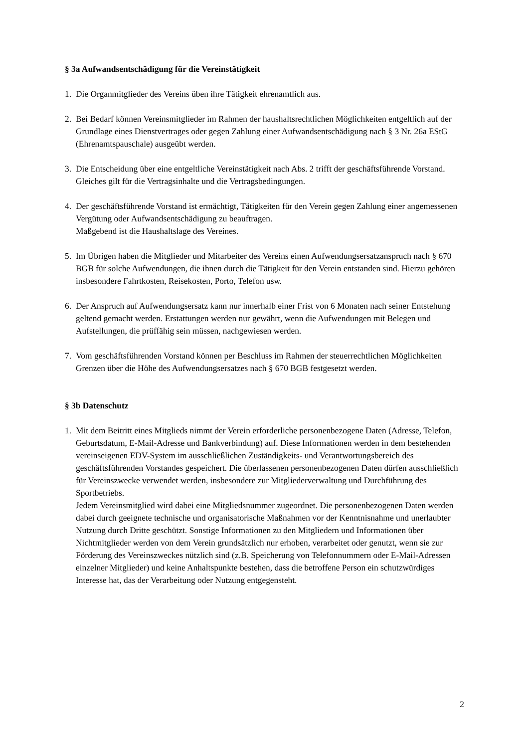§ 3a Aufwandsentschädigung für die Vereinstätigkeit
1. Die Organmitglieder des Vereins üben ihre Tätigkeit ehrenamtlich aus.
2. Bei Bedarf können Vereinsmitglieder im Rahmen der haushaltsrechtlichen Möglichkeiten entgeltlich auf der Grundlage eines Dienstvertrages oder gegen Zahlung einer Aufwandsentschädigung nach § 3 Nr. 26a EStG (Ehrenamtspauschale) ausgeübt werden.
3. Die Entscheidung über eine entgeltliche Vereinstätigkeit nach Abs. 2 trifft der geschäftsführende Vorstand. Gleiches gilt für die Vertragsinhalte und die Vertragsbedingungen.
4. Der geschäftsführende Vorstand ist ermächtigt, Tätigkeiten für den Verein gegen Zahlung einer angemessenen Vergütung oder Aufwandsentschädigung zu beauftragen.
Maßgebend ist die Haushaltslage des Vereines.
5. Im Übrigen haben die Mitglieder und Mitarbeiter des Vereins einen Aufwendungsersatzanspruch nach § 670 BGB für solche Aufwendungen, die ihnen durch die Tätigkeit für den Verein entstanden sind. Hierzu gehören insbesondere Fahrtkosten, Reisekosten, Porto, Telefon usw.
6. Der Anspruch auf Aufwendungsersatz kann nur innerhalb einer Frist von 6 Monaten nach seiner Entstehung geltend gemacht werden. Erstattungen werden nur gewährt, wenn die Aufwendungen mit Belegen und Aufstellungen, die prüffähig sein müssen, nachgewiesen werden.
7. Vom geschäftsführenden Vorstand können per Beschluss im Rahmen der steuerrechtlichen Möglichkeiten Grenzen über die Höhe des Aufwendungsersatzes nach § 670 BGB festgesetzt werden.
§ 3b Datenschutz
1. Mit dem Beitritt eines Mitglieds nimmt der Verein erforderliche personenbezogene Daten (Adresse, Telefon, Geburtsdatum, E-Mail-Adresse und Bankverbindung) auf. Diese Informationen werden in dem bestehenden vereinseigenen EDV-System im ausschließlichen Zuständigkeits- und Verantwortungsbereich des geschäftsführenden Vorstandes gespeichert. Die überlassenen personenbezogenen Daten dürfen ausschließlich für Vereinszwecke verwendet werden, insbesondere zur Mitgliederverwaltung und Durchführung des Sportbetriebs.
Jedem Vereinsmitglied wird dabei eine Mitgliedsnummer zugeordnet. Die personenbezogenen Daten werden dabei durch geeignete technische und organisatorische Maßnahmen vor der Kenntnisnahme und unerlaubter Nutzung durch Dritte geschützt. Sonstige Informationen zu den Mitgliedern und Informationen über Nichtmitglieder werden von dem Verein grundsätzlich nur erhoben, verarbeitet oder genutzt, wenn sie zur Förderung des Vereinszweckes nützlich sind (z.B. Speicherung von Telefonnummern oder E-Mail-Adressen einzelner Mitglieder) und keine Anhaltspunkte bestehen, dass die betroffene Person ein schutzwürdiges Interesse hat, das der Verarbeitung oder Nutzung entgegensteht.
2